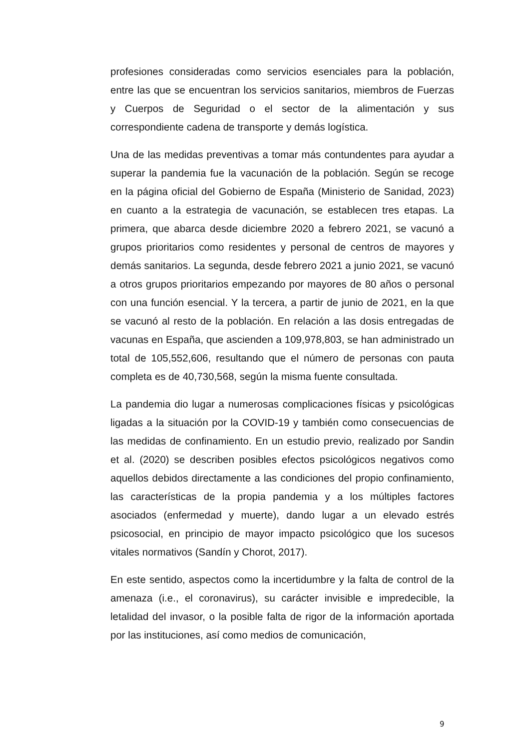profesiones consideradas como servicios esenciales para la población, entre las que se encuentran los servicios sanitarios, miembros de Fuerzas y Cuerpos de Seguridad o el sector de la alimentación y sus correspondiente cadena de transporte y demás logística.
Una de las medidas preventivas a tomar más contundentes para ayudar a superar la pandemia fue la vacunación de la población. Según se recoge en la página oficial del Gobierno de España (Ministerio de Sanidad, 2023) en cuanto a la estrategia de vacunación, se establecen tres etapas. La primera, que abarca desde diciembre 2020 a febrero 2021, se vacunó a grupos prioritarios como residentes y personal de centros de mayores y demás sanitarios. La segunda, desde febrero 2021 a junio 2021, se vacunó a otros grupos prioritarios empezando por mayores de 80 años o personal con una función esencial. Y la tercera, a partir de junio de 2021, en la que se vacunó al resto de la población. En relación a las dosis entregadas de vacunas en España, que ascienden a 109,978,803, se han administrado un total de 105,552,606, resultando que el número de personas con pauta completa es de 40,730,568, según la misma fuente consultada.
La pandemia dio lugar a numerosas complicaciones físicas y psicológicas ligadas a la situación por la COVID-19 y también como consecuencias de las medidas de confinamiento. En un estudio previo, realizado por Sandin et al. (2020) se describen posibles efectos psicológicos negativos como aquellos debidos directamente a las condiciones del propio confinamiento, las características de la propia pandemia y a los múltiples factores asociados (enfermedad y muerte), dando lugar a un elevado estrés psicosocial, en principio de mayor impacto psicológico que los sucesos vitales normativos (Sandín y Chorot, 2017).
En este sentido, aspectos como la incertidumbre y la falta de control de la amenaza (i.e., el coronavirus), su carácter invisible e impredecible, la letalidad del invasor, o la posible falta de rigor de la información aportada por las instituciones, así como medios de comunicación,
9